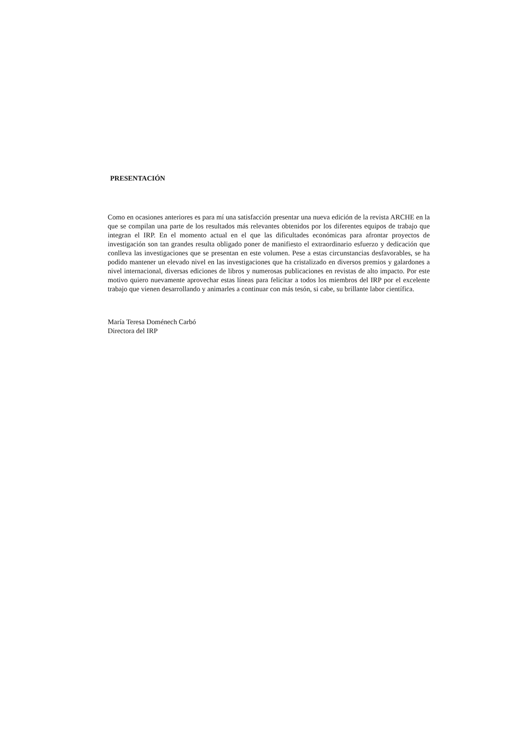PRESENTACIÓN
Como en ocasiones anteriores es para mí una satisfacción presentar una nueva edición de la revista ARCHE en la que se compilan una parte de los resultados más relevantes obtenidos por los diferentes equipos de trabajo que integran el IRP. En el momento actual en el que las dificultades económicas para afrontar proyectos de investigación son tan grandes resulta obligado poner de manifiesto el extraordinario esfuerzo y dedicación que conlleva las investigaciones que se presentan en este volumen. Pese a estas circunstancias desfavorables, se ha podido mantener un elevado nivel en las investigaciones que ha cristalizado en diversos premios y galardones a nivel internacional, diversas ediciones de libros y numerosas publicaciones en revistas de alto impacto. Por este motivo quiero nuevamente aprovechar estas líneas para felicitar a todos los miembros del IRP por el excelente trabajo que vienen desarrollando y animarles a continuar con más tesón, si cabe, su brillante labor científica.
María Teresa Doménech Carbó
Directora del IRP